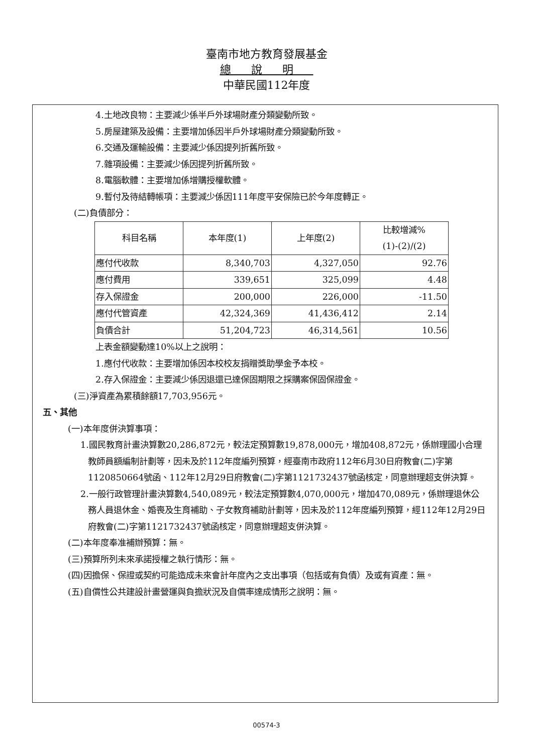臺南市地方教育發展基金
總說明
中華民國112年度
4.土地改良物：主要減少係半戶外球場財產分類變動所致。
5.房屋建築及設備：主要增加係因半戶外球場財產分類變動所致。
6.交通及運輸設備：主要減少係因提列折舊所致。
7.雜項設備：主要減少係因提列折舊所致。
8.電腦軟體：主要增加係增購授權軟體。
9.暫付及待結轉帳項：主要減少係因111年度平安保險已於今年度轉正。
(二)負債部分：
| 科目名稱 | 本年度(1) | 上年度(2) | 比較增減% (1)-(2)/(2) |
| --- | --- | --- | --- |
| 應付代收款 | 8,340,703 | 4,327,050 | 92.76 |
| 應付費用 | 339,651 | 325,099 | 4.48 |
| 存入保證金 | 200,000 | 226,000 | -11.50 |
| 應付代管資產 | 42,324,369 | 41,436,412 | 2.14 |
| 負債合計 | 51,204,723 | 46,314,561 | 10.56 |
上表金額變動達10%以上之說明：
1.應付代收款：主要增加係因本校校友捐贈獎助學金予本校。
2.存入保證金：主要減少係因退還已達保固期限之採購案保固保證金。
(三)淨資產為累積餘額17,703,956元。
五、其他
(一)本年度併決算事項：
1.國民教育計畫決算數20,286,872元，較法定預算數19,878,000元，增加408,872元，係辦理國小合理教師員額編制計劃等，因未及於112年度編列預算，經臺南市政府112年6月30日府教會(二)字第1120850664號函、112年12月29日府教會(二)字第1121732437號函核定，同意辦理超支併決算。
2.一般行政管理計畫決算數4,540,089元，較法定預算數4,070,000元，增加470,089元，係辦理退休公務人員退休金、婚喪及生育補助、子女教育補助計劃等，因未及於112年度編列預算，經112年12月29日府教會(二)字第1121732437號函核定，同意辦理超支併決算。
(二)本年度奉准補辦預算：無。
(三)預算所列未來承諾授權之執行情形：無。
(四)因擔保、保證或契約可能造成未來會計年度內之支出事項（包括或有負債）及或有資產：無。
(五)自償性公共建設計畫營運與負擔狀況及自償率達成情形之說明：無。
00574-3